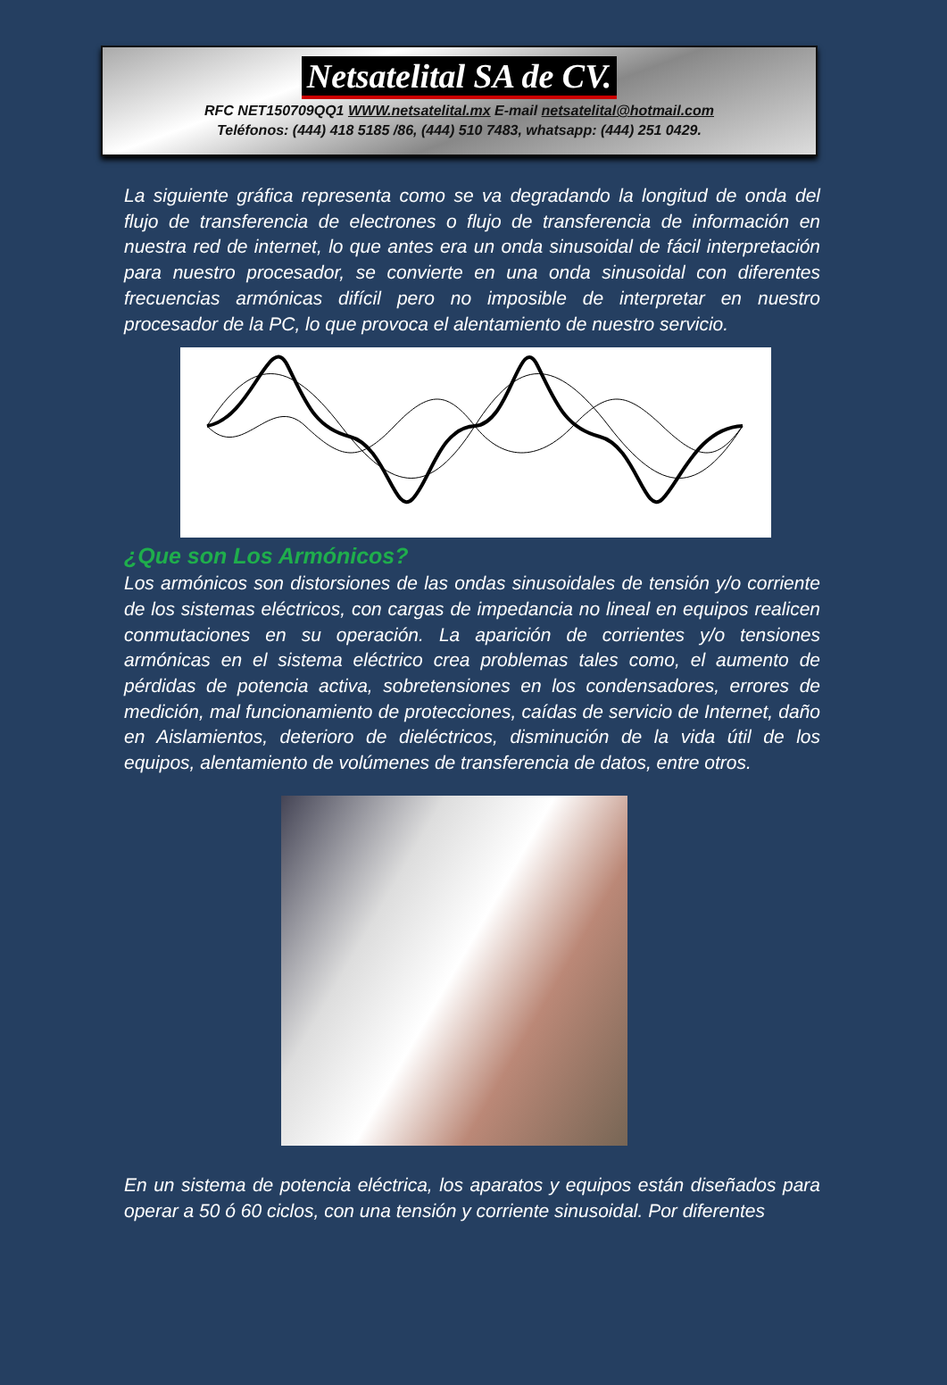Netsatelital SA de CV.
RFC NET150709QQ1 WWW.netsatelital.mx E-mail netsatelital@hotmail.com
Teléfonos: (444) 418 5185 /86, (444) 510 7483, whatsapp: (444) 251 0429.
La siguiente gráfica representa como se va degradando la longitud de onda del flujo de transferencia de electrones o flujo de transferencia de información en nuestra red de internet, lo que antes era un onda sinusoidal de fácil interpretación para nuestro procesador, se convierte en una onda sinusoidal con diferentes frecuencias armónicas difícil pero no imposible de interpretar en nuestro procesador de la PC, lo que provoca el alentamiento de nuestro servicio.
¿Que son Los Armónicos?
Los armónicos son distorsiones de las ondas sinusoidales de tensión y/o corriente de los sistemas eléctricos, con cargas de impedancia no lineal en equipos realicen conmutaciones en su operación. La aparición de corrientes y/o tensiones armónicas en el sistema eléctrico crea problemas tales como, el aumento de pérdidas de potencia activa, sobretensiones en los condensadores, errores de medición, mal funcionamiento de protecciones, caídas de servicio de Internet, daño en Aislamientos, deterioro de dieléctricos, disminución de la vida útil de los equipos, alentamiento de volúmenes de transferencia de datos, entre otros.
En un sistema de potencia eléctrica, los aparatos y equipos están diseñados para operar a 50 ó 60 ciclos, con una tensión y corriente sinusoidal. Por diferentes